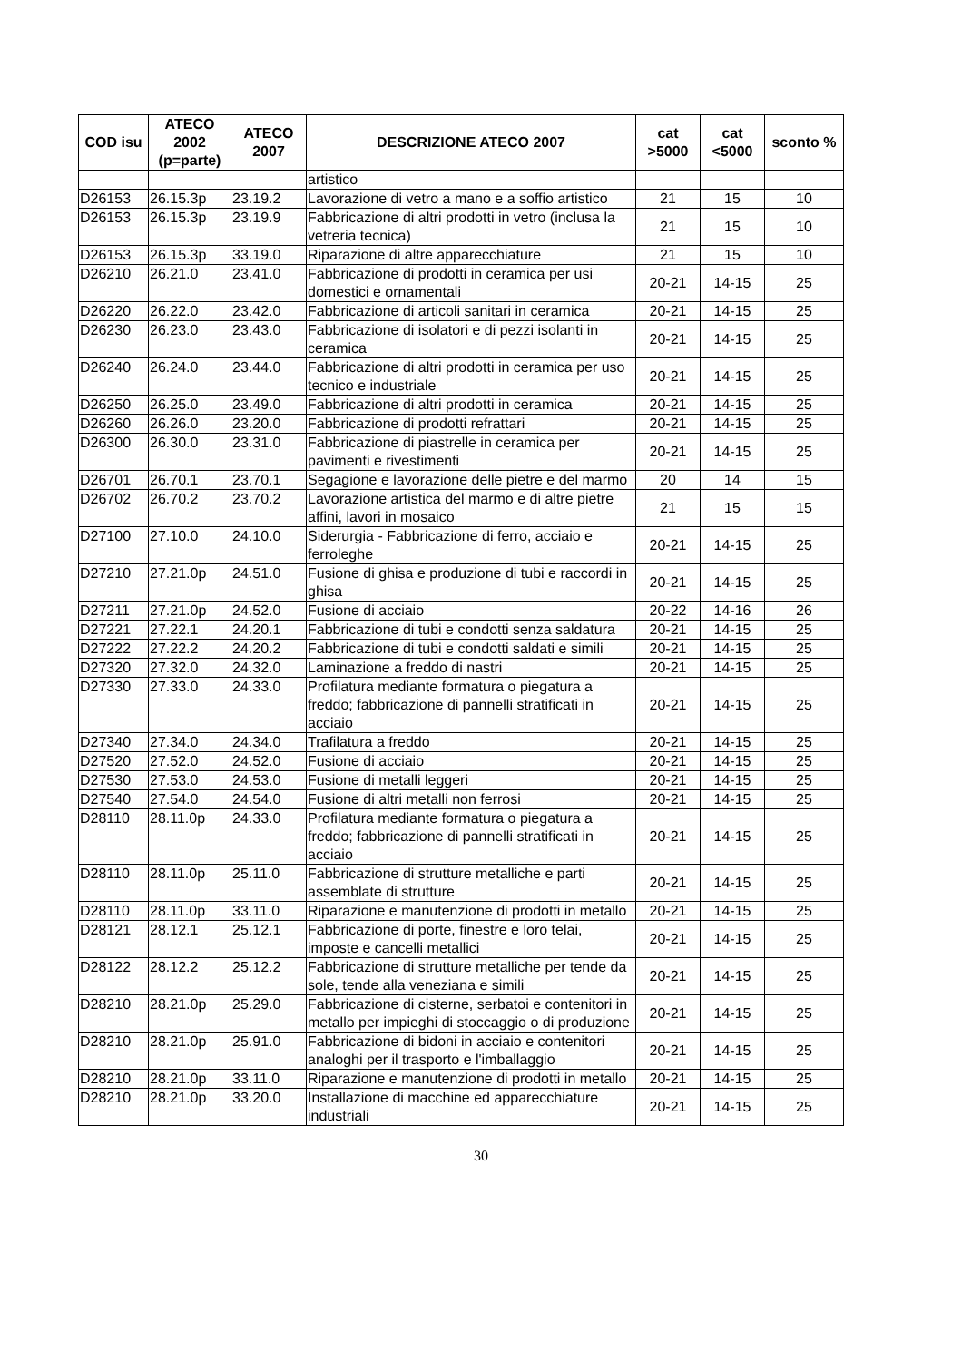| COD isu | ATECO 2002 (p=parte) | ATECO 2007 | DESCRIZIONE ATECO 2007 | cat >5000 | cat <5000 | sconto % |
| --- | --- | --- | --- | --- | --- | --- |
| | | | artistico | | | |
| D26153 | 26.15.3p | 23.19.2 | Lavorazione di vetro a mano e a soffio artistico | 21 | 15 | 10 |
| D26153 | 26.15.3p | 23.19.9 | Fabbricazione di altri prodotti in vetro (inclusa la vetreria tecnica) | 21 | 15 | 10 |
| D26153 | 26.15.3p | 33.19.0 | Riparazione di altre apparecchiature | 21 | 15 | 10 |
| D26210 | 26.21.0 | 23.41.0 | Fabbricazione di prodotti in ceramica per usi domestici e ornamentali | 20-21 | 14-15 | 25 |
| D26220 | 26.22.0 | 23.42.0 | Fabbricazione di articoli sanitari in ceramica | 20-21 | 14-15 | 25 |
| D26230 | 26.23.0 | 23.43.0 | Fabbricazione di isolatori e di pezzi isolanti in ceramica | 20-21 | 14-15 | 25 |
| D26240 | 26.24.0 | 23.44.0 | Fabbricazione di altri prodotti in ceramica per uso tecnico e industriale | 20-21 | 14-15 | 25 |
| D26250 | 26.25.0 | 23.49.0 | Fabbricazione di altri prodotti in ceramica | 20-21 | 14-15 | 25 |
| D26260 | 26.26.0 | 23.20.0 | Fabbricazione di prodotti refrattari | 20-21 | 14-15 | 25 |
| D26300 | 26.30.0 | 23.31.0 | Fabbricazione di piastrelle in ceramica per pavimenti e rivestimenti | 20-21 | 14-15 | 25 |
| D26701 | 26.70.1 | 23.70.1 | Segagione e lavorazione delle pietre e del marmo | 20 | 14 | 15 |
| D26702 | 26.70.2 | 23.70.2 | Lavorazione artistica del marmo e di altre pietre affini, lavori in mosaico | 21 | 15 | 15 |
| D27100 | 27.10.0 | 24.10.0 | Siderurgia - Fabbricazione di ferro, acciaio e ferroleghe | 20-21 | 14-15 | 25 |
| D27210 | 27.21.0p | 24.51.0 | Fusione di ghisa e produzione di tubi e raccordi in ghisa | 20-21 | 14-15 | 25 |
| D27211 | 27.21.0p | 24.52.0 | Fusione di acciaio | 20-22 | 14-16 | 26 |
| D27221 | 27.22.1 | 24.20.1 | Fabbricazione di tubi e condotti senza saldatura | 20-21 | 14-15 | 25 |
| D27222 | 27.22.2 | 24.20.2 | Fabbricazione di tubi e condotti saldati e simili | 20-21 | 14-15 | 25 |
| D27320 | 27.32.0 | 24.32.0 | Laminazione a freddo di nastri | 20-21 | 14-15 | 25 |
| D27330 | 27.33.0 | 24.33.0 | Profilatura mediante formatura o piegatura a freddo; fabbricazione di pannelli stratificati in acciaio | 20-21 | 14-15 | 25 |
| D27340 | 27.34.0 | 24.34.0 | Trafilatura a freddo | 20-21 | 14-15 | 25 |
| D27520 | 27.52.0 | 24.52.0 | Fusione di acciaio | 20-21 | 14-15 | 25 |
| D27530 | 27.53.0 | 24.53.0 | Fusione di metalli leggeri | 20-21 | 14-15 | 25 |
| D27540 | 27.54.0 | 24.54.0 | Fusione di altri metalli non ferrosi | 20-21 | 14-15 | 25 |
| D28110 | 28.11.0p | 24.33.0 | Profilatura mediante formatura o piegatura a freddo; fabbricazione di pannelli stratificati in acciaio | 20-21 | 14-15 | 25 |
| D28110 | 28.11.0p | 25.11.0 | Fabbricazione di strutture metalliche e parti assemblate di strutture | 20-21 | 14-15 | 25 |
| D28110 | 28.11.0p | 33.11.0 | Riparazione e manutenzione di prodotti in metallo | 20-21 | 14-15 | 25 |
| D28121 | 28.12.1 | 25.12.1 | Fabbricazione di porte, finestre e loro telai, imposte e cancelli metallici | 20-21 | 14-15 | 25 |
| D28122 | 28.12.2 | 25.12.2 | Fabbricazione di strutture metalliche per tende da sole, tende alla veneziana e simili | 20-21 | 14-15 | 25 |
| D28210 | 28.21.0p | 25.29.0 | Fabbricazione di cisterne, serbatoi e contenitori in metallo per impieghi di stoccaggio o di produzione | 20-21 | 14-15 | 25 |
| D28210 | 28.21.0p | 25.91.0 | Fabbricazione di bidoni in acciaio e contenitori analoghi per il trasporto e l'imballaggio | 20-21 | 14-15 | 25 |
| D28210 | 28.21.0p | 33.11.0 | Riparazione e manutenzione di prodotti in metallo | 20-21 | 14-15 | 25 |
| D28210 | 28.21.0p | 33.20.0 | Installazione di macchine ed apparecchiature industriali | 20-21 | 14-15 | 25 |
30